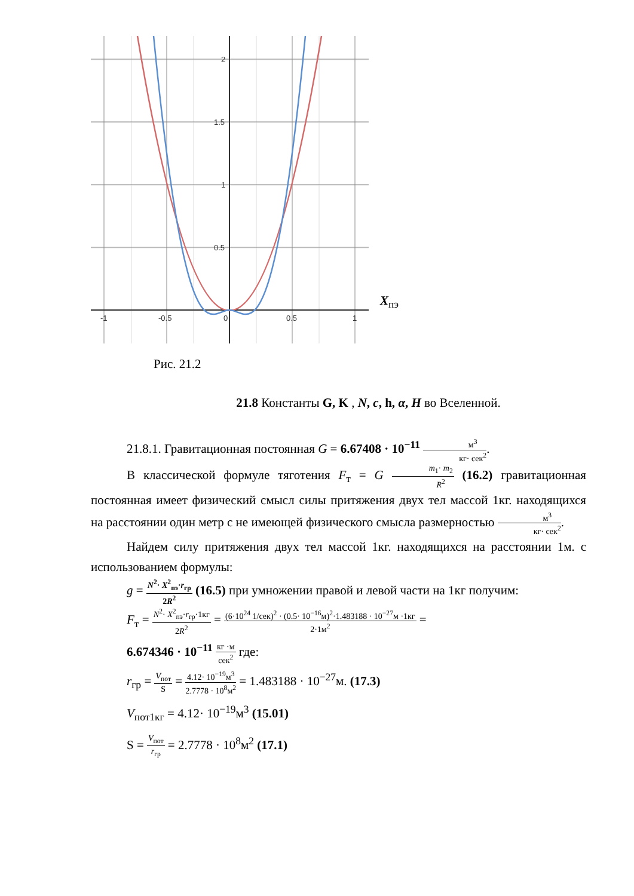2
1.5
1
0.5
-1
-0.5
0
0.5
1
X<sub>пэ</sub>
Рис. 21.2
21.8 Константы G, K , N, c, h, α, H во Вселенной.
21.8.1. Гравитационная постоянная G = 6.67408 · 10<sup>−11</sup> м<sup>3</sup> кг· сек<sup>2</sup>.
В классической формуле тяготения F<sub>т</sub> = G m<sub>1</sub>· m<sub>2</sub> R<sup>2</sup> (16.2) гравитационная постоянная имеет физический смысл силы притяжения двух тел массой 1кг. находящихся на расстоянии один метр с не имеющей физического смысла размерностью м<sup>3</sup> кг· сек<sup>2</sup>.
Найдем силу притяжения двух тел массой 1кг. находящихся на расстоянии 1м. с использованием формулы:
g = N<sup>2</sup>· X<sup>2</sup><sub>пэ</sub>·r<sub>гр</sub> 2R<sup>2</sup> (16.5) при умножении правой и левой части на 1кг получим:
F<sub>т</sub> = N<sup>2</sup>· X<sup>2</sup><sub>пэ</sub>·r<sub>гр</sub>·1кг 2R<sup>2</sup> = (6·10<sup>24</sup> 1/сек)<sup>2</sup> · (0.5· 10<sup>−16</sup>м)<sup>2</sup>·1.483188 · 10<sup>−27</sup>м ·1кг 2·1м<sup>2</sup> =
6.674346 · 10<sup>−11</sup> кг ·м сек<sup>2</sup> где:
r<sub>гр</sub> = V<sub>пот</sub> S = 4.12· 10<sup>−19</sup>м<sup>3</sup> 2.7778 · 10<sup>8</sup>м<sup>2</sup> = 1.483188 · 10<sup>−27</sup>м. (17.3)
V<sub>пот1кг</sub> = 4.12· 10<sup>−19</sup>м<sup>3</sup> (15.01)
S = V<sub>пот</sub> r<sub>гр</sub> = 2.7778 · 10<sup>8</sup>м<sup>2</sup> (17.1)